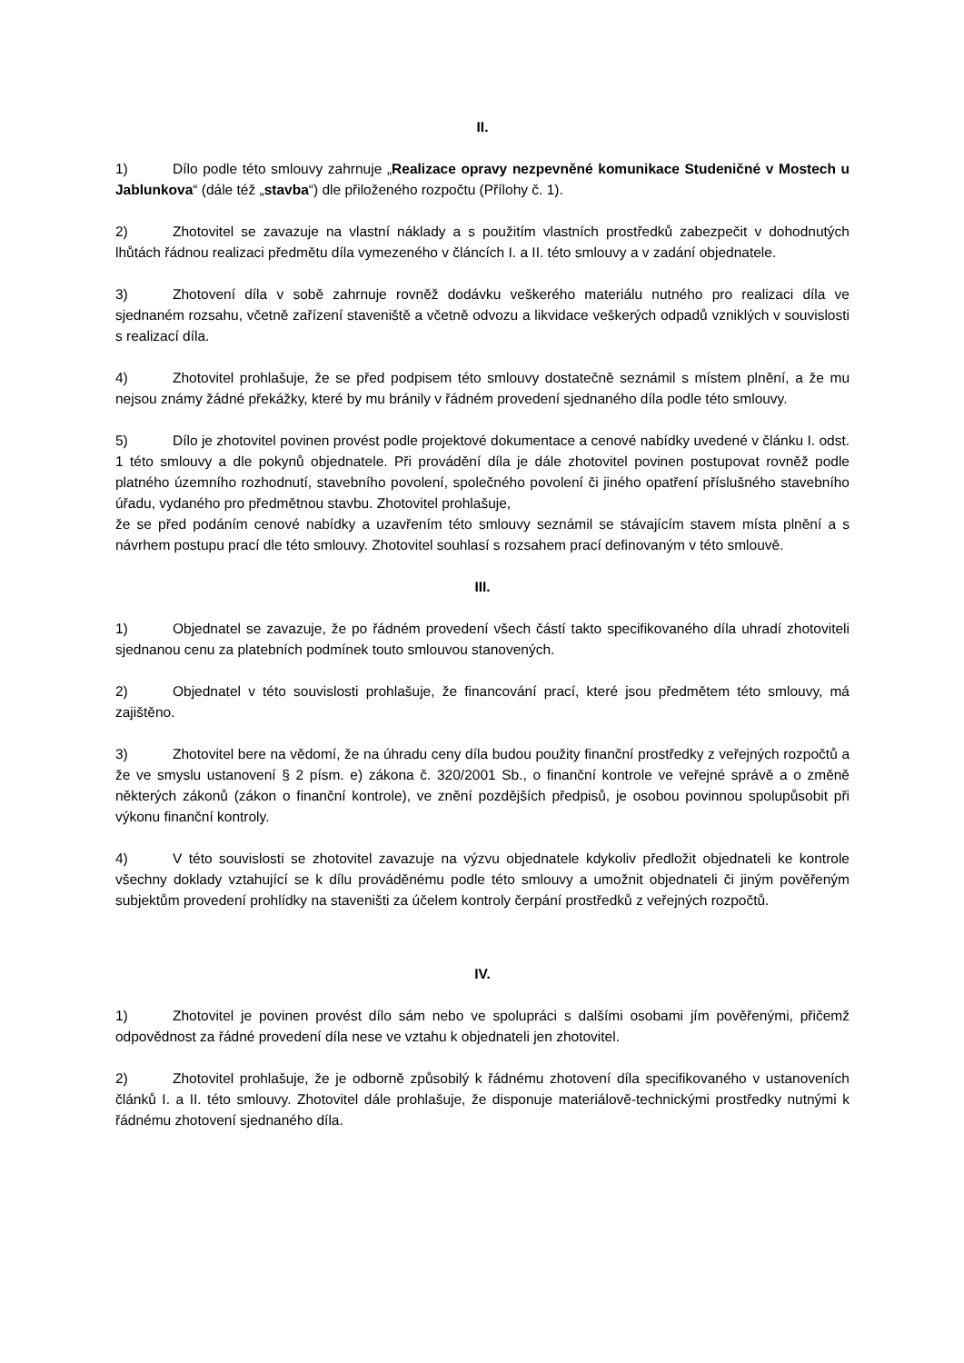II.
1) Dílo podle této smlouvy zahrnuje „Realizace opravy nezpevněné komunikace Studeničné v Mostech u Jablunkova“ (dále též „stavba“) dle přiloženého rozpočtu (Přílohy č. 1).
2) Zhotovitel se zavazuje na vlastní náklady a s použitím vlastních prostředků zabezpečit v dohodnutých lhůtách řádnou realizaci předmětu díla vymezeného v článcích I. a II. této smlouvy a v zadání objednatele.
3) Zhotovení díla v sobě zahrnuje rovněž dodávku veškerého materiálu nutného pro realizaci díla ve sjednaném rozsahu, včetně zařízení staveniště a včetně odvozu a likvidace veškerých odpadů vzniklých v souvislosti s realizací díla.
4) Zhotovitel prohlašuje, že se před podpisem této smlouvy dostatečně seznámil s místem plnění, a že mu nejsou známy žádné překážky, které by mu bránily v řádném provedení sjednaného díla podle této smlouvy.
5) Dílo je zhotovitel povinen provést podle projektové dokumentace a cenové nabídky uvedené v článku I. odst. 1 této smlouvy a dle pokynů objednatele. Při provádění díla je dále zhotovitel povinen postupovat rovněž podle platného územního rozhodnutí, stavebního povolení, společného povolení či jiného opatření příslušného stavebního úřadu, vydaného pro předmětnou stavbu. Zhotovitel prohlašuje,
že se před podáním cenové nabídky a uzavřením této smlouvy seznámil se stávajícím stavem místa plnění a s návrhem postupu prací dle této smlouvy. Zhotovitel souhlasí s rozsahem prací definovaným v této smlouvě.
III.
1) Objednatel se zavazuje, že po řádném provedení všech částí takto specifikovaného díla uhradí zhotoviteli sjednanou cenu za platebních podmínek touto smlouvou stanovených.
2) Objednatel v této souvislosti prohlašuje, že financování prací, které jsou předmětem této smlouvy, má zajištěno.
3) Zhotovitel bere na vědomí, že na úhradu ceny díla budou použity finanční prostředky z veřejných rozpočtů a že ve smyslu ustanovení § 2 písm. e) zákona č. 320/2001 Sb., o finanční kontrole ve veřejné správě a o změně některých zákonů (zákon o finanční kontrole), ve znění pozdějších předpisů, je osobou povinnou spolupůsobit při výkonu finanční kontroly.
4) V této souvislosti se zhotovitel zavazuje na výzvu objednatele kdykoliv předložit objednateli ke kontrole všechny doklady vztahující se k dílu prováděnému podle této smlouvy a umožnit objednateli či jiným pověřeným subjektům provedení prohlídky na staveništi za účelem kontroly čerpání prostředků z veřejných rozpočtů.
IV.
1) Zhotovitel je povinen provést dílo sám nebo ve spolupráci s dalšími osobami jím pověřenými, přičemž odpovědnost za řádné provedení díla nese ve vztahu k objednateli jen zhotovitel.
2) Zhotovitel prohlašuje, že je odborně způsobilý k řádnému zhotovení díla specifikovaného v ustanoveních článků I. a II. této smlouvy. Zhotovitel dále prohlašuje, že disponuje materiálově-technickými prostředky nutnými k řádnému zhotovení sjednaného díla.